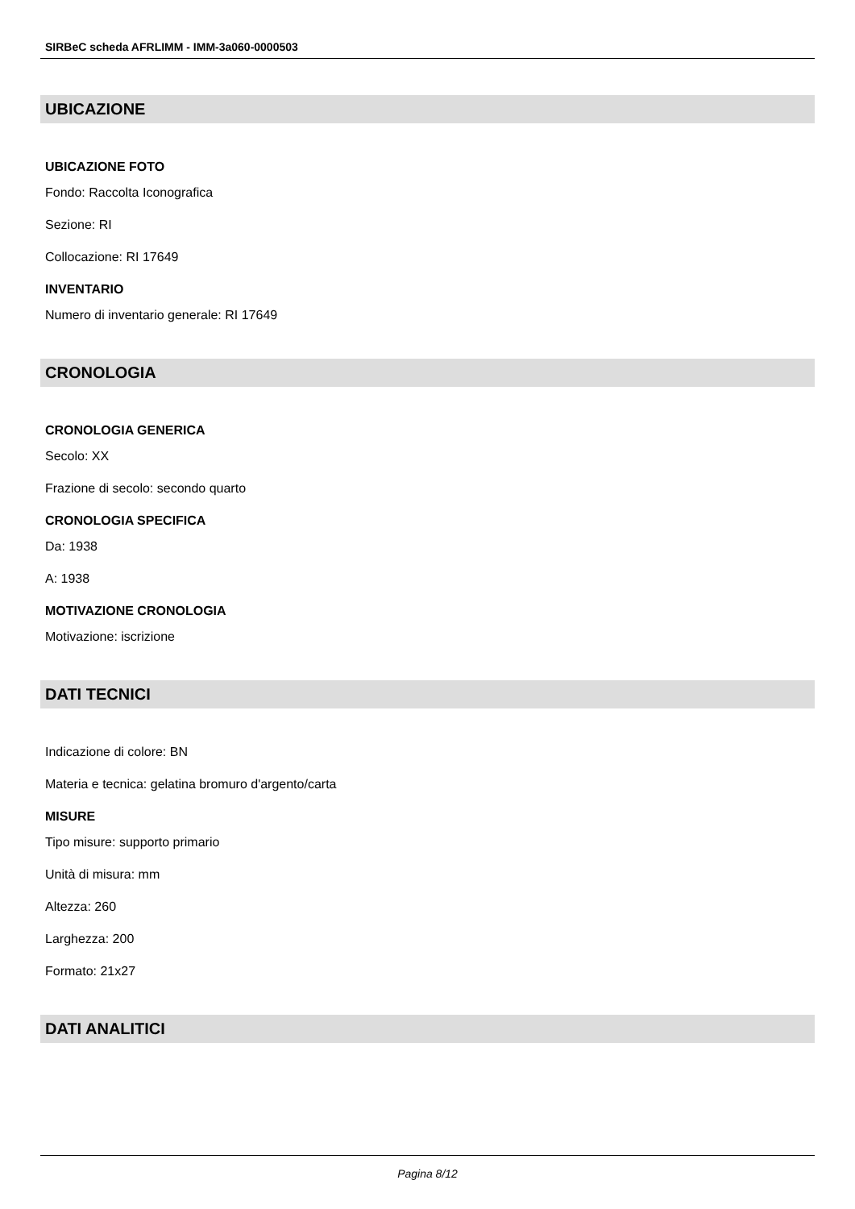SIRBeC scheda AFRLIMM - IMM-3a060-0000503
UBICAZIONE
UBICAZIONE FOTO
Fondo: Raccolta Iconografica
Sezione: RI
Collocazione: RI 17649
INVENTARIO
Numero di inventario generale: RI 17649
CRONOLOGIA
CRONOLOGIA GENERICA
Secolo: XX
Frazione di secolo: secondo quarto
CRONOLOGIA SPECIFICA
Da: 1938
A: 1938
MOTIVAZIONE CRONOLOGIA
Motivazione: iscrizione
DATI TECNICI
Indicazione di colore: BN
Materia e tecnica: gelatina bromuro d'argento/carta
MISURE
Tipo misure: supporto primario
Unità di misura: mm
Altezza: 260
Larghezza: 200
Formato: 21x27
DATI ANALITICI
Pagina 8/12